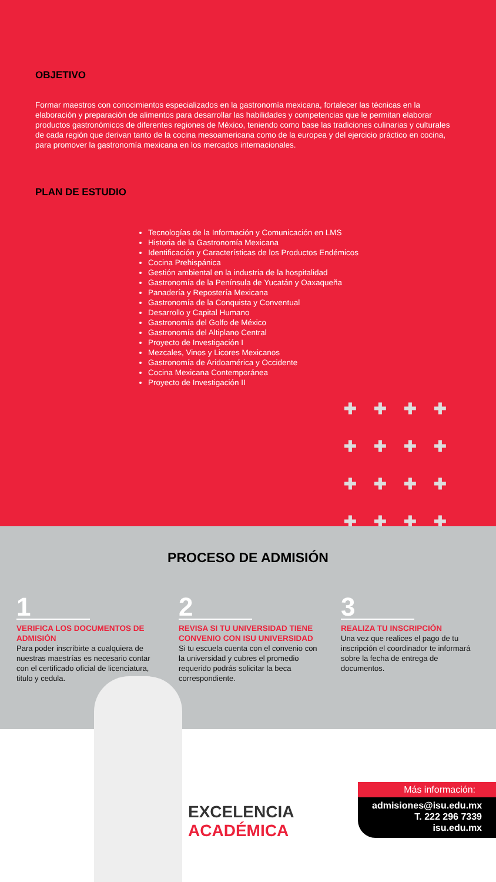OBJETIVO
Formar maestros con conocimientos especializados en la gastronomía mexicana, fortalecer las técnicas en la elaboración y preparación de alimentos para desarrollar las habilidades y competencias que le permitan elaborar productos gastronómicos de diferentes regiones de México, teniendo como base las tradiciones culinarias y culturales de cada región que derivan tanto de la cocina mesoamericana como de la europea y del ejercicio práctico en cocina, para promover la gastronomía mexicana en los mercados internacionales.
PLAN DE ESTUDIO
Tecnologías de la Información y Comunicación en LMS
Historia de la Gastronomía Mexicana
Identificación y Características de los Productos Endémicos
Cocina Prehispánica
Gestión ambiental en la industria de la hospitalidad
Gastronomía de la Península de Yucatán y Oaxaqueña
Panadería y Repostería Mexicana
Gastronomía de la Conquista y Conventual
Desarrollo y Capital Humano
Gastronomía del Golfo de México
Gastronomía del Altiplano Central
Proyecto de Investigación I
Mezcales, Vinos y Licores Mexicanos
Gastronomía de Aridoamérica y Occidente
Cocina Mexicana Contemporánea
Proyecto de Investigación II
✚ ✚ ✚ ✚ ✚ ✚ ✚ ✚ ✚ ✚ ✚ ✚ ✚ ✚ ✚ ✚
PROCESO DE ADMISIÓN
1
VERIFICA LOS DOCUMENTOS DE ADMISIÓN
Para poder inscribirte a cualquiera de nuestras maestrías es necesario contar con el certificado oficial de licenciatura, titulo y cedula.
2
REVISA SI TU UNIVERSIDAD TIENE CONVENIO CON ISU UNIVERSIDAD
Si tu escuela cuenta con el convenio con la universidad y cubres el promedio requerido podrás solicitar la beca correspondiente.
3
REALIZA TU INSCRIPCIÓN
Una vez que realices el pago de tu inscripción el coordinador te informará sobre la fecha de entrega de documentos.
EXCELENCIA
ACADÉMICA
Más información:
admisiones@isu.edu.mx
T. 222 296 7339
isu.edu.mx